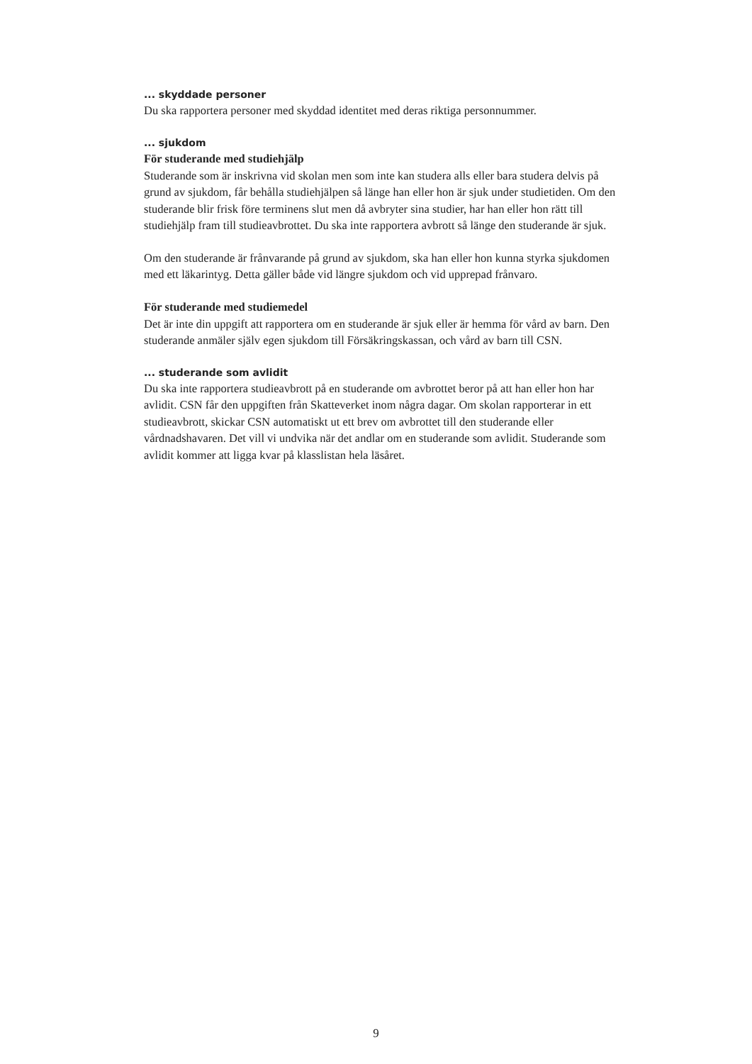... skyddade personer
Du ska rapportera personer med skyddad identitet med deras riktiga personnummer.
... sjukdom
För studerande med studiehjälp
Studerande som är inskrivna vid skolan men som inte kan studera alls eller bara studera delvis på grund av sjukdom, får behålla studiehjälpen så länge han eller hon är sjuk under studietiden. Om den studerande blir frisk före terminens slut men då avbryter sina studier, har han eller hon rätt till studiehjälp fram till studieavbrottet. Du ska inte rapportera avbrott så länge den studerande är sjuk.
Om den studerande är frånvarande på grund av sjukdom, ska han eller hon kunna styrka sjukdomen med ett läkarintyg. Detta gäller både vid längre sjukdom och vid upprepad frånvaro.
För studerande med studiemedel
Det är inte din uppgift att rapportera om en studerande är sjuk eller är hemma för vård av barn. Den studerande anmäler själv egen sjukdom till Försäkringskassan, och vård av barn till CSN.
... studerande som avlidit
Du ska inte rapportera studieavbrott på en studerande om avbrottet beror på att han eller hon har avlidit. CSN får den uppgiften från Skatteverket inom några dagar. Om skolan rapporterar in ett studieavbrott, skickar CSN automatiskt ut ett brev om avbrottet till den studerande eller vårdnadshavaren. Det vill vi undvika när det andlar om en studerande som avlidit. Studerande som avlidit kommer att ligga kvar på klasslistan hela läsåret.
9